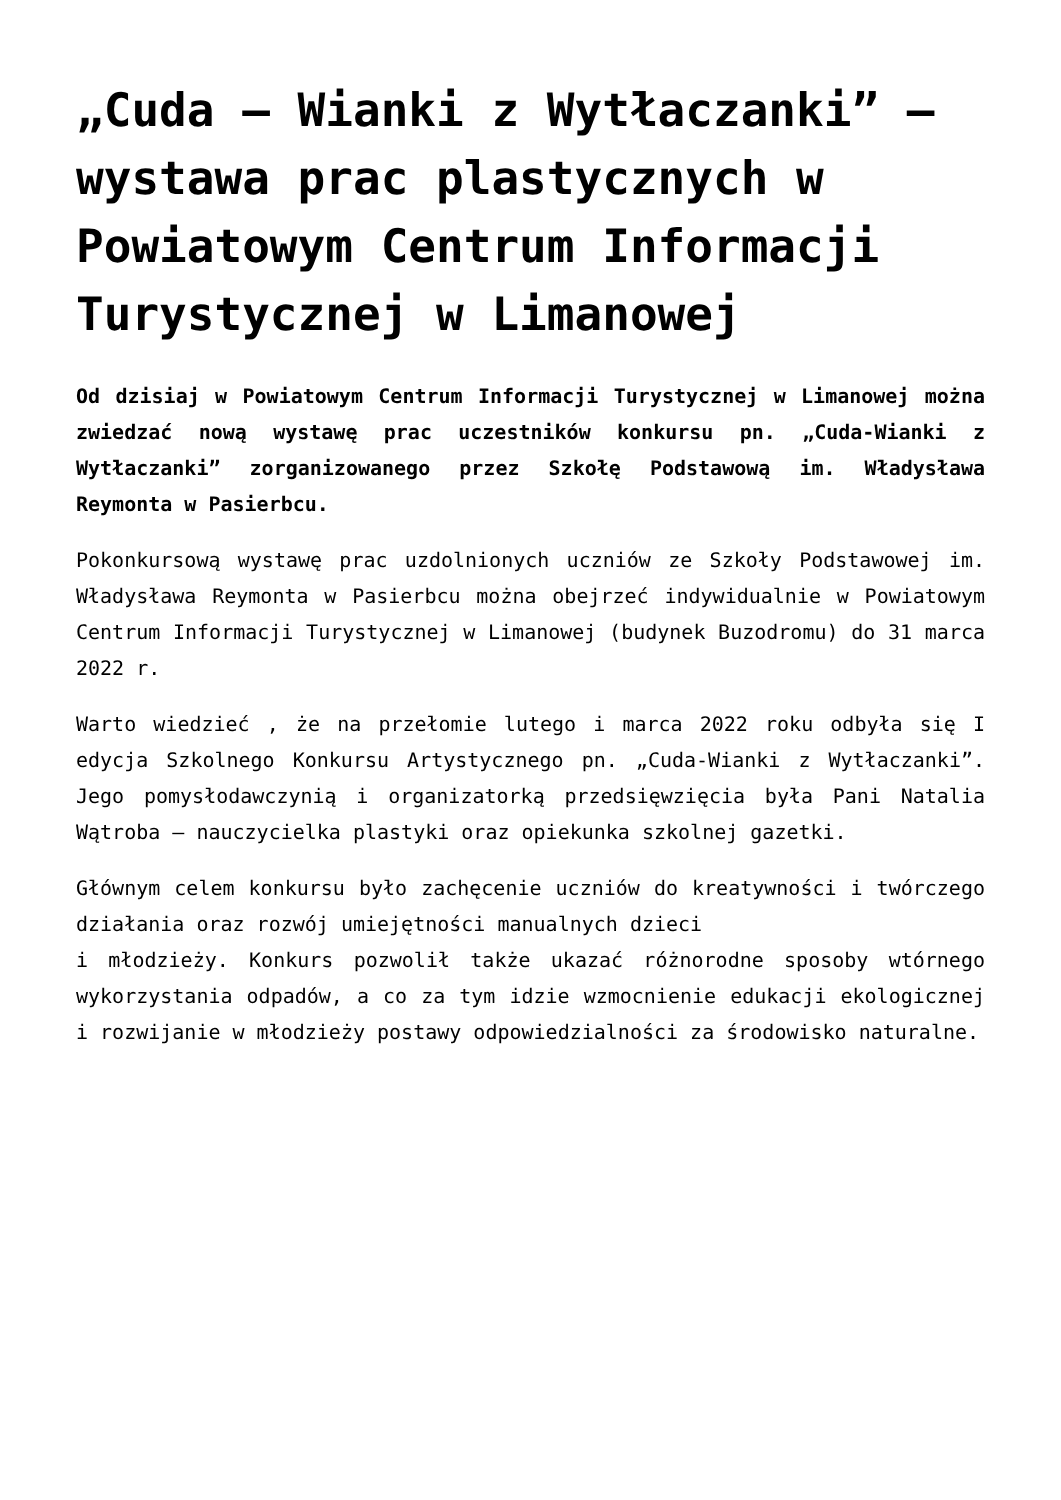„Cuda – Wianki z Wytłaczanki” – wystawa prac plastycznych w Powiatowym Centrum Informacji Turystycznej w Limanowej
Od dzisiaj w Powiatowym Centrum Informacji Turystycznej w Limanowej można zwiedzać nową wystawę prac uczestników konkursu pn. „Cuda-Wianki z Wytłaczanki” zorganizowanego przez Szkołę Podstawową im. Władysława Reymonta w Pasierbcu.
Pokonkursową wystawę prac uzdolnionych uczniów ze Szkoły Podstawowej im. Władysława Reymonta w Pasierbcu można obejrzeć indywidualnie w Powiatowym Centrum Informacji Turystycznej w Limanowej (budynek Buzodromu) do 31 marca 2022 r.
Warto wiedzieć , że na przełomie lutego i marca 2022 roku odbyła się I edycja Szkolnego Konkursu Artystycznego pn. „Cuda-Wianki z Wytłaczanki”. Jego pomysłodawczynią i organizatorką przedsięwzięcia była Pani Natalia Wątroba – nauczycielka plastyki oraz opiekunka szkolnej gazetki.
Głównym celem konkursu było zachęcenie uczniów do kreatywności i twórczego działania oraz rozwój umiejętności manualnych dzieci
i młodzieży. Konkurs pozwolił także ukazać różnorodne sposoby wtórnego wykorzystania odpadów, a co za tym idzie wzmocnienie edukacji ekologicznej i rozwijanie w młodzieży postawy odpowiedzialności za środowisko naturalne.